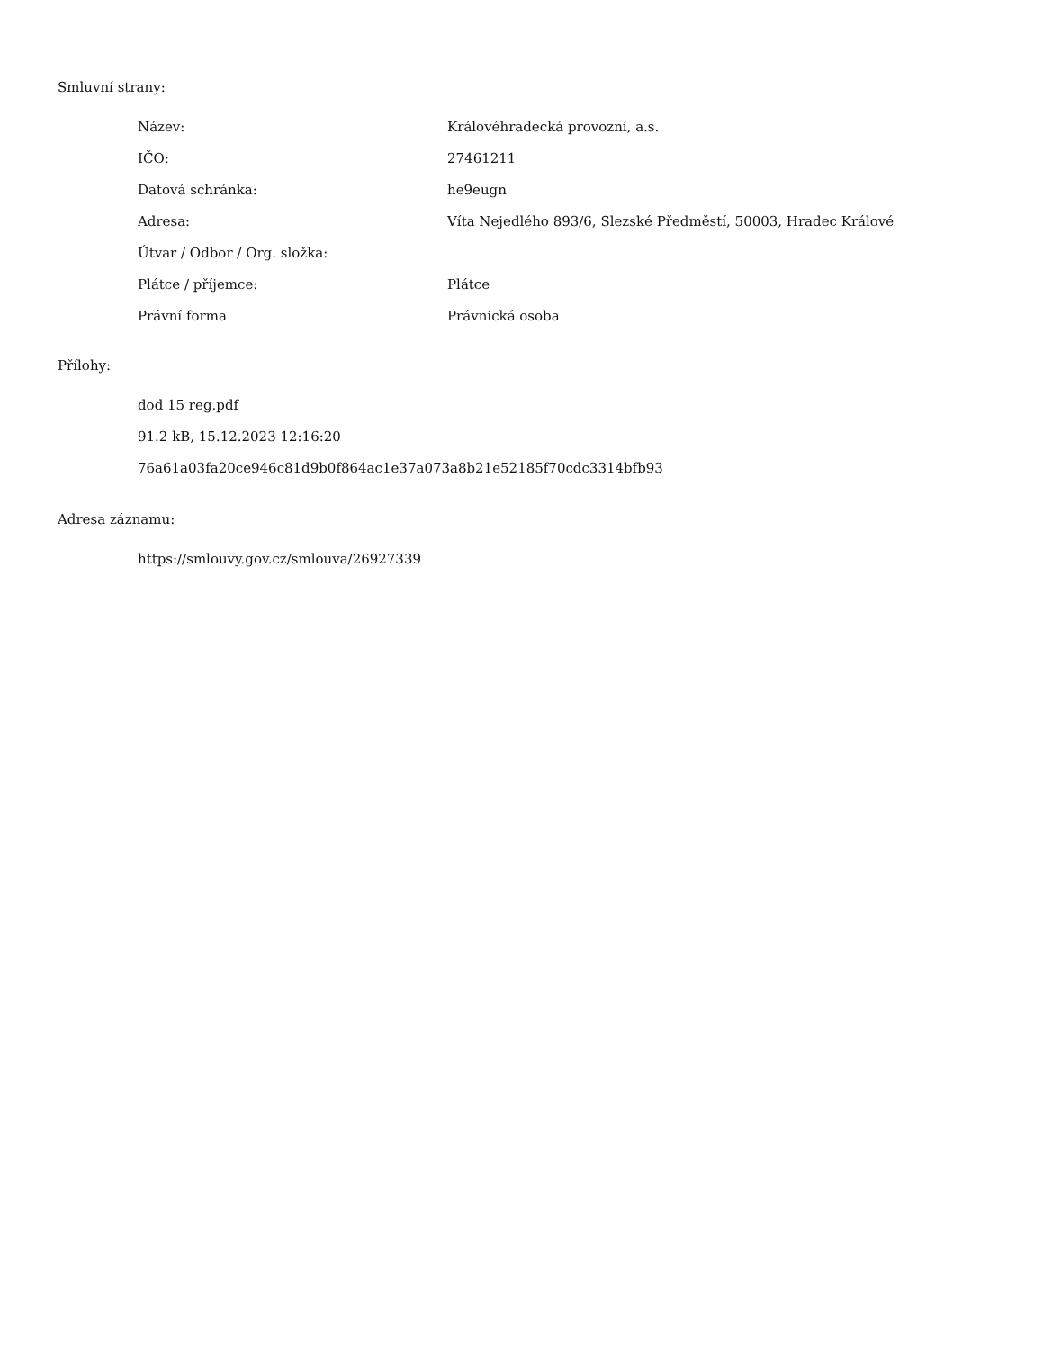Smluvní strany:
| Název: | Královéhradecká provozní, a.s. |
| IČO: | 27461211 |
| Datová schránka: | he9eugn |
| Adresa: | Víta Nejedlého 893/6, Slezské Předměstí, 50003, Hradec Králové |
| Útvar / Odbor / Org. složka: | |
| Plátce / příjemce: | Plátce |
| Právní forma | Právnická osoba |
Přílohy:
dod 15 reg.pdf
91.2 kB, 15.12.2023 12:16:20
76a61a03fa20ce946c81d9b0f864ac1e37a073a8b21e52185f70cdc3314bfb93
Adresa záznamu:
https://smlouvy.gov.cz/smlouva/26927339